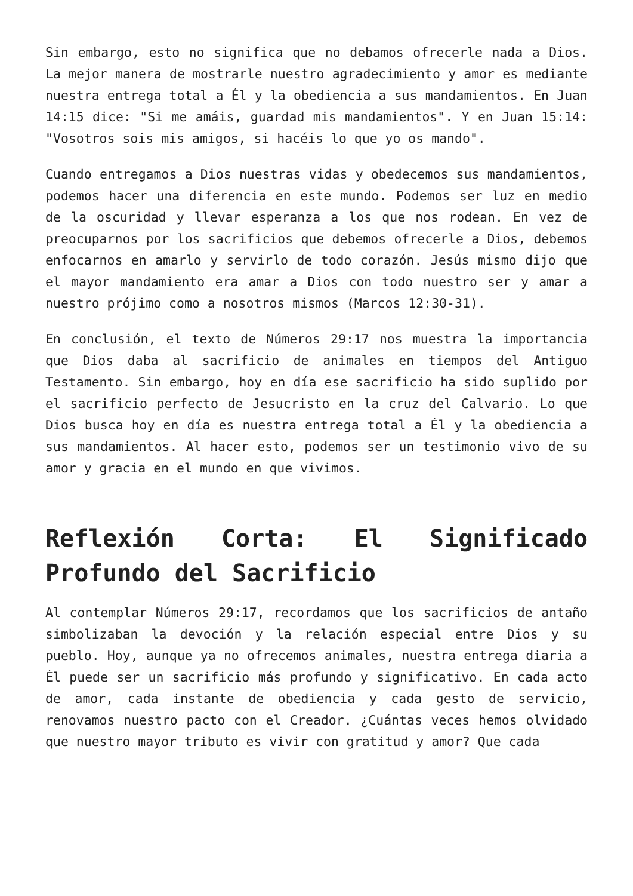Sin embargo, esto no significa que no debamos ofrecerle nada a Dios. La mejor manera de mostrarle nuestro agradecimiento y amor es mediante nuestra entrega total a Él y la obediencia a sus mandamientos. En Juan 14:15 dice: "Si me amáis, guardad mis mandamientos". Y en Juan 15:14: "Vosotros sois mis amigos, si hacéis lo que yo os mando".
Cuando entregamos a Dios nuestras vidas y obedecemos sus mandamientos, podemos hacer una diferencia en este mundo. Podemos ser luz en medio de la oscuridad y llevar esperanza a los que nos rodean. En vez de preocuparnos por los sacrificios que debemos ofrecerle a Dios, debemos enfocarnos en amarlo y servirlo de todo corazón. Jesús mismo dijo que el mayor mandamiento era amar a Dios con todo nuestro ser y amar a nuestro prójimo como a nosotros mismos (Marcos 12:30-31).
En conclusión, el texto de Números 29:17 nos muestra la importancia que Dios daba al sacrificio de animales en tiempos del Antiguo Testamento. Sin embargo, hoy en día ese sacrificio ha sido suplido por el sacrificio perfecto de Jesucristo en la cruz del Calvario. Lo que Dios busca hoy en día es nuestra entrega total a Él y la obediencia a sus mandamientos. Al hacer esto, podemos ser un testimonio vivo de su amor y gracia en el mundo en que vivimos.
Reflexión Corta: El Significado Profundo del Sacrificio
Al contemplar Números 29:17, recordamos que los sacrificios de antaño simbolizaban la devoción y la relación especial entre Dios y su pueblo. Hoy, aunque ya no ofrecemos animales, nuestra entrega diaria a Él puede ser un sacrificio más profundo y significativo. En cada acto de amor, cada instante de obediencia y cada gesto de servicio, renovamos nuestro pacto con el Creador. ¿Cuántas veces hemos olvidado que nuestro mayor tributo es vivir con gratitud y amor? Que cada